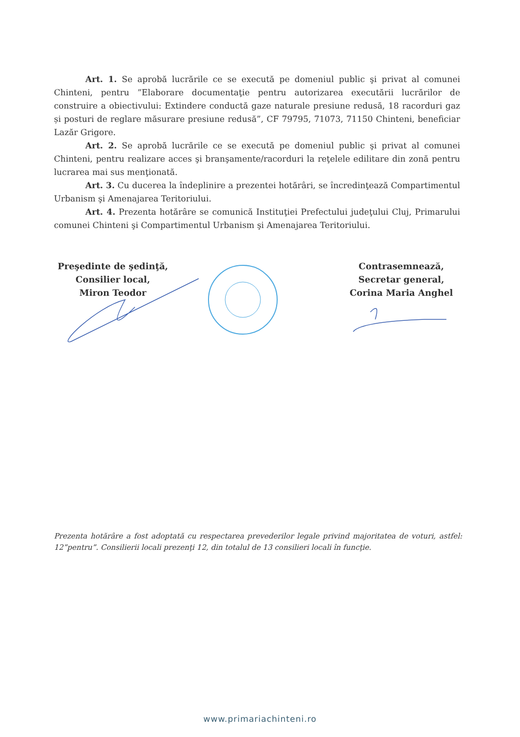Art. 1. Se aprobă lucrările ce se execută pe domeniul public şi privat al comunei Chinteni, pentru ”Elaborare documentaţie pentru autorizarea executării lucrărilor de construire a obiectivului: Extindere conductă gaze naturale presiune redusă, 18 racorduri gaz și posturi de reglare măsurare presiune redusă”, CF 79795, 71073, 71150 Chinteni, beneficiar Lazăr Grigore.
Art. 2. Se aprobă lucrările ce se execută pe domeniul public şi privat al comunei Chinteni, pentru realizare acces şi branşamente/racorduri la reţelele edilitare din zonă pentru lucrarea mai sus menţionată.
Art. 3. Cu ducerea la îndeplinire a prezentei hotărâri, se încredinţează Compartimentul Urbanism şi Amenajarea Teritoriului.
Art. 4. Prezenta hotărâre se comunică Instituţiei Prefectului judeţului Cluj, Primarului comunei Chinteni şi Compartimentul Urbanism şi Amenajarea Teritoriului.
Preşedinte de şedinţă,
Consilier local,
Miron Teodor
Contrasemnează,
Secretar general,
Corina Maria Anghel
Prezenta hotărâre a fost adoptată cu respectarea prevederilor legale privind majoritatea de voturi, astfel: 12”pentru”. Consilierii locali prezenţi 12, din totalul de 13 consilieri locali în funcţie.
www.primariachinteni.ro